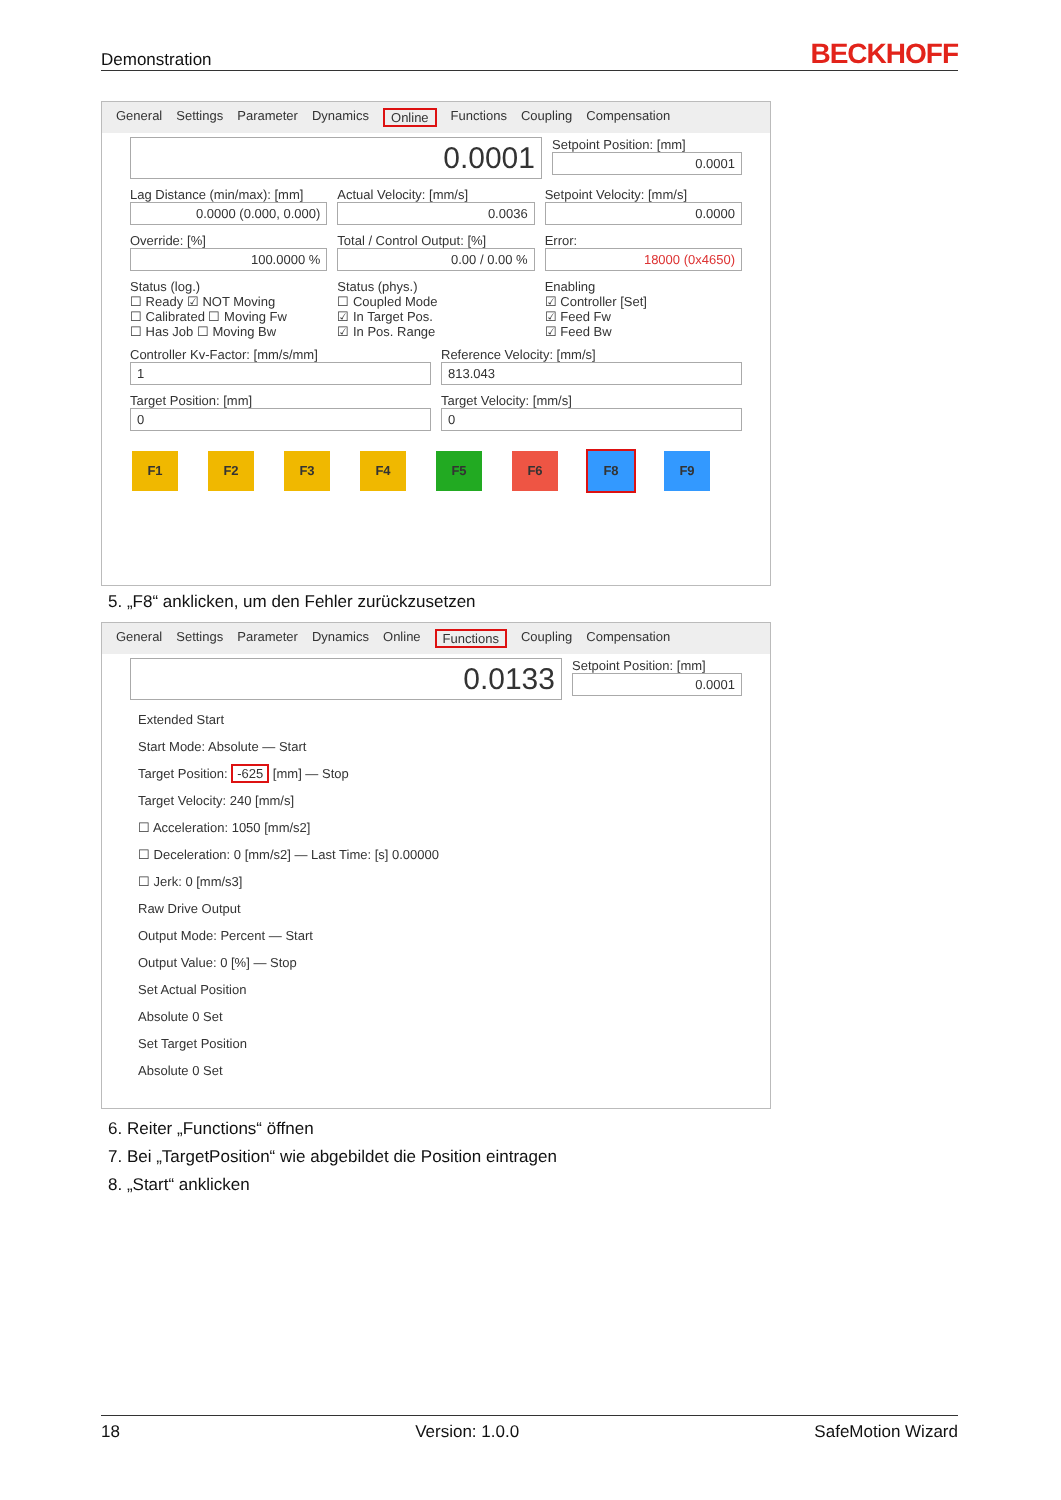Demonstration BECKHOFF
General Settings Parameter Dynamics Online Functions Coupling Compensation
0.0001
Setpoint Position: [mm]
0.0001
Lag Distance (min/max): [mm]
0.0000 (0.000, 0.000)
Actual Velocity: [mm/s]
0.0036
Setpoint Velocity: [mm/s]
0.0000
Override: [%]
100.0000 %
Total / Control Output: [%]
0.00 / 0.00 %
Error:
18000 (0x4650)
Status (log.)
☐ Ready ☑ NOT Moving
☐ Calibrated ☐ Moving Fw
☐ Has Job ☐ Moving Bw
Status (phys.)
☐ Coupled Mode
☑ In Target Pos.
☑ In Pos. Range
Enabling
☑ Controller [Set]
☑ Feed Fw
☑ Feed Bw
Controller Kv-Factor: [mm/s/mm]
1
Reference Velocity: [mm/s]
813.043
Target Position: [mm]
0
Target Velocity: [mm/s]
0
F1 F2 F3 F4 F5 F6 F8 F9
5. „F8“ anklicken, um den Fehler zurückzusetzen
General Settings Parameter Dynamics Online Functions Coupling Compensation
0.0133
Setpoint Position: [mm]
0.0001
Extended Start
Start Mode: Absolute — Start
Target Position: -625 [mm] — Stop
Target Velocity: 240 [mm/s]
☐ Acceleration: 1050 [mm/s2]
☐ Deceleration: 0 [mm/s2] — Last Time: [s] 0.00000
☐ Jerk: 0 [mm/s3]
Raw Drive Output
Output Mode: Percent — Start
Output Value: 0 [%] — Stop
Set Actual Position
Absolute 0 Set
Set Target Position
Absolute 0 Set
6. Reiter „Functions“ öffnen
7. Bei „TargetPosition“ wie abgebildet die Position eintragen
8. „Start“ anklicken
18 Version: 1.0.0 SafeMotion Wizard